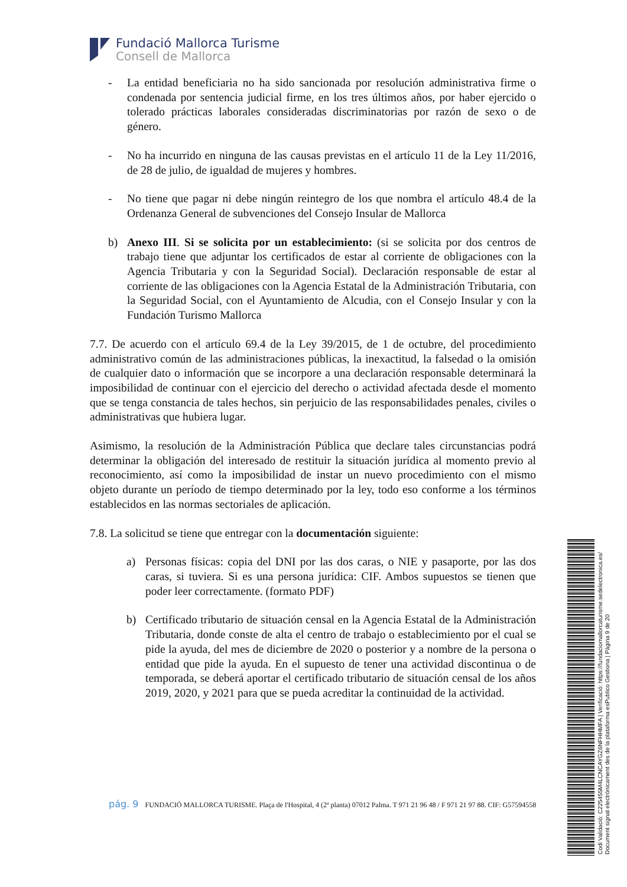Fundació Mallorca Turisme
Consell de Mallorca
- La entidad beneficiaria no ha sido sancionada por resolución administrativa firme o condenada por sentencia judicial firme, en los tres últimos años, por haber ejercido o tolerado prácticas laborales consideradas discriminatorias por razón de sexo o de género.
- No ha incurrido en ninguna de las causas previstas en el artículo 11 de la Ley 11/2016, de 28 de julio, de igualdad de mujeres y hombres.
- No tiene que pagar ni debe ningún reintegro de los que nombra el artículo 48.4 de la Ordenanza General de subvenciones del Consejo Insular de Mallorca
b) Anexo III. Si se solicita por un establecimiento: (si se solicita por dos centros de trabajo tiene que adjuntar los certificados de estar al corriente de obligaciones con la Agencia Tributaria y con la Seguridad Social). Declaración responsable de estar al corriente de las obligaciones con la Agencia Estatal de la Administración Tributaria, con la Seguridad Social, con el Ayuntamiento de Alcudia, con el Consejo Insular y con la Fundación Turismo Mallorca
7.7. De acuerdo con el artículo 69.4 de la Ley 39/2015, de 1 de octubre, del procedimiento administrativo común de las administraciones públicas, la inexactitud, la falsedad o la omisión de cualquier dato o información que se incorpore a una declaración responsable determinará la imposibilidad de continuar con el ejercicio del derecho o actividad afectada desde el momento que se tenga constancia de tales hechos, sin perjuicio de las responsabilidades penales, civiles o administrativas que hubiera lugar.
Asimismo, la resolución de la Administración Pública que declare tales circunstancias podrá determinar la obligación del interesado de restituir la situación jurídica al momento previo al reconocimiento, así como la imposibilidad de instar un nuevo procedimiento con el mismo objeto durante un período de tiempo determinado por la ley, todo eso conforme a los términos establecidos en las normas sectoriales de aplicación.
7.8. La solicitud se tiene que entregar con la documentación siguiente:
a) Personas físicas: copia del DNI por las dos caras, o NIE y pasaporte, por las dos caras, si tuviera. Si es una persona jurídica: CIF. Ambos supuestos se tienen que poder leer correctamente. (formato PDF)
b) Certificado tributario de situación censal en la Agencia Estatal de la Administración Tributaria, donde conste de alta el centro de trabajo o establecimiento por el cual se pide la ayuda, del mes de diciembre de 2020 o posterior y a nombre de la persona o entidad que pide la ayuda. En el supuesto de tener una actividad discontinua o de temporada, se deberá aportar el certificado tributario de situación censal de los años 2019, 2020, y 2021 para que se pueda acreditar la continuidad de la actividad.
pág. 9 FUNDACIÓ MALLORCA TURISME. Plaça de l'Hospital, 4 (2ª planta) 07012 Palma. T 971 21 96 48 / F 971 21 97 88. CIF: G57594558
Codi Validació: C225455M4LCNCAYGZ6NFHHMFA | Verificació: https://fundaciomallorcaturisme.sedelectronica.es/
Document signat electrònicament des de la plataforma esPublico Gestiona | Pàgina 9 de 20